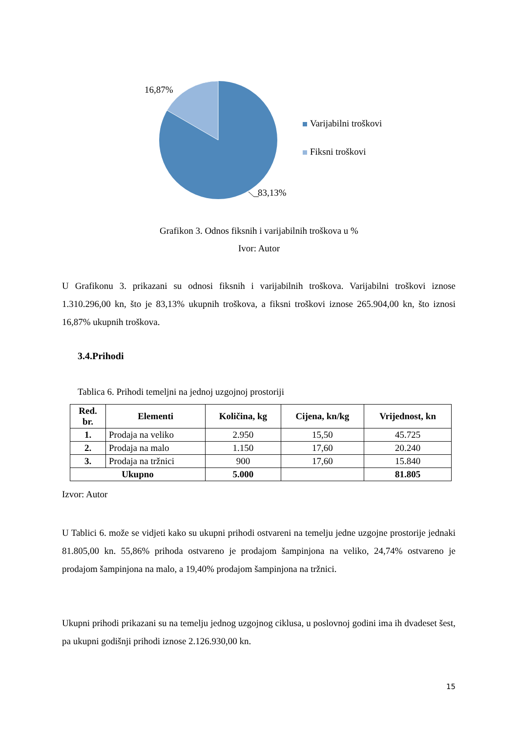16,87%
Varijabilni troškovi
Fiksni troškovi
83,13%
Grafikon 3. Odnos fiksnih i varijabilnih troškova u %
Ivor: Autor
U Grafikonu 3. prikazani su odnosi fiksnih i varijabilnih troškova. Varijabilni troškovi iznose 1.310.296,00 kn, što je 83,13% ukupnih troškova, a fiksni troškovi iznose 265.904,00 kn, što iznosi 16,87% ukupnih troškova.
3.4.Prihodi
Tablica 6. Prihodi temeljni na jednoj uzgojnoj prostoriji
| Red. br. | Elementi | Količina, kg | Cijena, kn/kg | Vrijednost, kn |
| --- | --- | --- | --- | --- |
| 1. | Prodaja na veliko | 2.950 | 15,50 | 45.725 |
| 2. | Prodaja na malo | 1.150 | 17,60 | 20.240 |
| 3. | Prodaja na tržnici | 900 | 17,60 | 15.840 |
| Ukupno | | 5.000 | | 81.805 |
Izvor: Autor
U Tablici 6. može se vidjeti kako su ukupni prihodi ostvareni na temelju jedne uzgojne prostorije jednaki 81.805,00 kn. 55,86% prihoda ostvareno je prodajom šampinjona na veliko, 24,74% ostvareno je prodajom šampinjona na malo, a 19,40% prodajom šampinjona na tržnici.
Ukupni prihodi prikazani su na temelju jednog uzgojnog ciklusa, u poslovnoj godini ima ih dvadeset šest, pa ukupni godišnji prihodi iznose 2.126.930,00 kn.
15